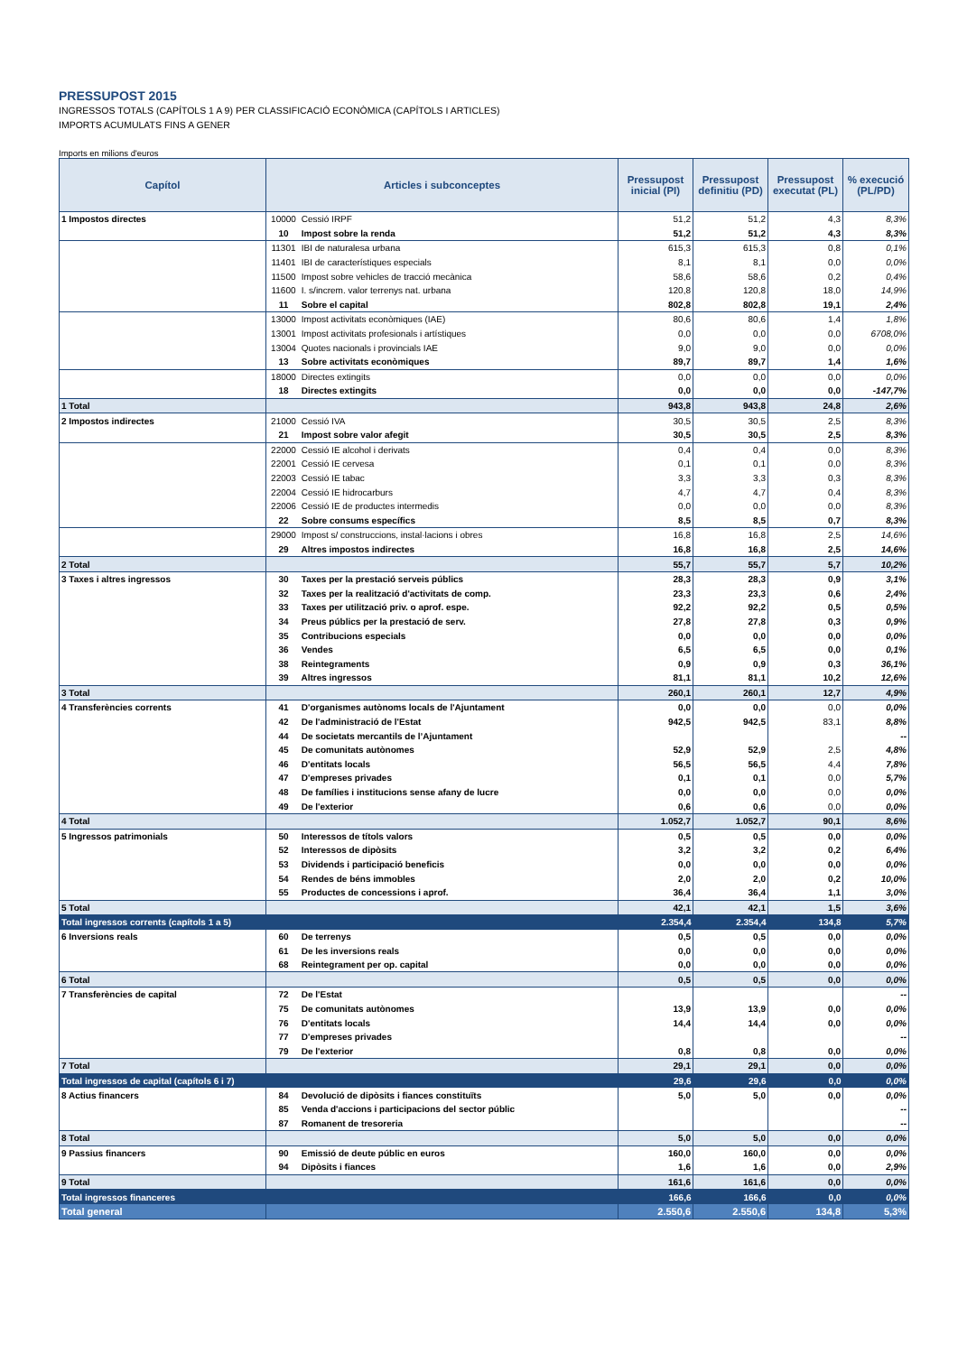PRESSUPOST 2015
INGRESSOS TOTALS (CAPÍTOLS 1 A 9) PER CLASSIFICACIÓ ECONÒMICA (CAPÍTOLS I ARTICLES)
IMPORTS ACUMULATS FINS A GENER
Imports en milions d'euros
| Capítol | Articles i subconceptes | Pressupost inicial (PI) | Pressupost definitiu (PD) | Pressupost executat (PL) | % execució (PL/PD) |
| --- | --- | --- | --- | --- | --- |
| 1 Impostos directes | 10000 Cessió IRPF | 51,2 | 51,2 | 4,3 | 8,3% |
| | 10 Impost sobre la renda | 51,2 | 51,2 | 4,3 | 8,3% |
| | 11301 IBI de naturalesa urbana | 615,3 | 615,3 | 0,8 | 0,1% |
| | 11401 IBI de característiques especials | 8,1 | 8,1 | 0,0 | 0,0% |
| | 11500 Impost sobre vehicles de tracció mecànica | 58,6 | 58,6 | 0,2 | 0,4% |
| | 11600 I. s/increm. valor terrenys nat. urbana | 120,8 | 120,8 | 18,0 | 14,9% |
| | 11 Sobre el capital | 802,8 | 802,8 | 19,1 | 2,4% |
| | 13000 Impost activitats econòmiques (IAE) | 80,6 | 80,6 | 1,4 | 1,8% |
| | 13001 Impost activitats profesionals i artístiques | 0,0 | 0,0 | 0,0 | 6708,0% |
| | 13004 Quotes nacionals i provincials IAE | 9,0 | 9,0 | 0,0 | 0,0% |
| | 13 Sobre activitats econòmiques | 89,7 | 89,7 | 1,4 | 1,6% |
| | 18000 Directes extingits | 0,0 | 0,0 | 0,0 | 0,0% |
| | 18 Directes extingits | 0,0 | 0,0 | 0,0 | -147,7% |
| 1 Total | | 943,8 | 943,8 | 24,8 | 2,6% |
| 2 Impostos indirectes | 21000 Cessió IVA | 30,5 | 30,5 | 2,5 | 8,3% |
| | 21 Impost sobre valor afegit | 30,5 | 30,5 | 2,5 | 8,3% |
| | 22000 Cessió IE alcohol i derivats | 0,4 | 0,4 | 0,0 | 8,3% |
| | 22001 Cessió IE cervesa | 0,1 | 0,1 | 0,0 | 8,3% |
| | 22003 Cessió IE tabac | 3,3 | 3,3 | 0,3 | 8,3% |
| | 22004 Cessió IE hidrocarburs | 4,7 | 4,7 | 0,4 | 8,3% |
| | 22006 Cessió IE de productes intermedis | 0,0 | 0,0 | 0,0 | 8,3% |
| | 22 Sobre consums específics | 8,5 | 8,5 | 0,7 | 8,3% |
| | 29000 Impost s/ construccions, instal·lacions i obres | 16,8 | 16,8 | 2,5 | 14,6% |
| | 29 Altres impostos indirectes | 16,8 | 16,8 | 2,5 | 14,6% |
| 2 Total | | 55,7 | 55,7 | 5,7 | 10,2% |
| 3 Taxes i altres ingressos | 30 Taxes per la prestació serveis públics | 28,3 | 28,3 | 0,9 | 3,1% |
| | 32 Taxes per la realització d'activitats de comp. | 23,3 | 23,3 | 0,6 | 2,4% |
| | 33 Taxes per utilització priv. o aprof. espe. | 92,2 | 92,2 | 0,5 | 0,5% |
| | 34 Preus públics per la prestació de serv. | 27,8 | 27,8 | 0,3 | 0,9% |
| | 35 Contribucions especials | 0,0 | 0,0 | 0,0 | 0,0% |
| | 36 Vendes | 6,5 | 6,5 | 0,0 | 0,1% |
| | 38 Reintegraments | 0,9 | 0,9 | 0,3 | 36,1% |
| | 39 Altres ingressos | 81,1 | 81,1 | 10,2 | 12,6% |
| 3 Total | | 260,1 | 260,1 | 12,7 | 4,9% |
| 4 Transferències corrents | 41 D'organismes autònoms locals de l'Ajuntament | 0,0 | 0,0 | 0,0 | 0,0% |
| | 42 De l'administració de l'Estat | 942,5 | 942,5 | 83,1 | 8,8% |
| | 44 De societats mercantils de l’Ajuntament | | | | -- |
| | 45 De comunitats autònomes | 52,9 | 52,9 | 2,5 | 4,8% |
| | 46 D'entitats locals | 56,5 | 56,5 | 4,4 | 7,8% |
| | 47 D'empreses privades | 0,1 | 0,1 | 0,0 | 5,7% |
| | 48 De famílies i institucions sense afany de lucre | 0,0 | 0,0 | 0,0 | 0,0% |
| | 49 De l'exterior | 0,6 | 0,6 | 0,0 | 0,0% |
| 4 Total | | 1.052,7 | 1.052,7 | 90,1 | 8,6% |
| 5 Ingressos patrimonials | 50 Interessos de títols valors | 0,5 | 0,5 | 0,0 | 0,0% |
| | 52 Interessos de dipòsits | 3,2 | 3,2 | 0,2 | 6,4% |
| | 53 Dividends i participació beneficis | 0,0 | 0,0 | 0,0 | 0,0% |
| | 54 Rendes de béns immobles | 2,0 | 2,0 | 0,2 | 10,0% |
| | 55 Productes de concessions i aprof. | 36,4 | 36,4 | 1,1 | 3,0% |
| 5 Total | | 42,1 | 42,1 | 1,5 | 3,6% |
| Total ingressos corrents (capítols 1 a 5) | | 2.354,4 | 2.354,4 | 134,8 | 5,7% |
| 6 Inversions reals | 60 De terrenys | 0,5 | 0,5 | 0,0 | 0,0% |
| | 61 De les inversions reals | 0,0 | 0,0 | 0,0 | 0,0% |
| | 68 Reintegrament per op. capital | 0,0 | 0,0 | 0,0 | 0,0% |
| 6 Total | | 0,5 | 0,5 | 0,0 | 0,0% |
| 7 Transferències de capital | 72 De l'Estat | | | | -- |
| | 75 De comunitats autònomes | 13,9 | 13,9 | 0,0 | 0,0% |
| | 76 D'entitats locals | 14,4 | 14,4 | 0,0 | 0,0% |
| | 77 D'empreses privades | | | | -- |
| | 79 De l'exterior | 0,8 | 0,8 | 0,0 | 0,0% |
| 7 Total | | 29,1 | 29,1 | 0,0 | 0,0% |
| Total ingressos de capital (capítols 6 i 7) | | 29,6 | 29,6 | 0,0 | 0,0% |
| 8 Actius financers | 84 Devolució de dipòsits i fiances constituïts | 5,0 | 5,0 | 0,0 | 0,0% |
| | 85 Venda d'accions i participacions del sector públic | | | | -- |
| | 87 Romanent de tresoreria | | | | -- |
| 8 Total | | 5,0 | 5,0 | 0,0 | 0,0% |
| 9 Passius financers | 90 Emissió de deute públic en euros | 160,0 | 160,0 | 0,0 | 0,0% |
| | 94 Dipòsits i fiances | 1,6 | 1,6 | 0,0 | 2,9% |
| 9 Total | | 161,6 | 161,6 | 0,0 | 0,0% |
| Total ingressos financeres | | 166,6 | 166,6 | 0,0 | 0,0% |
| Total general | | 2.550,6 | 2.550,6 | 134,8 | 5,3% |